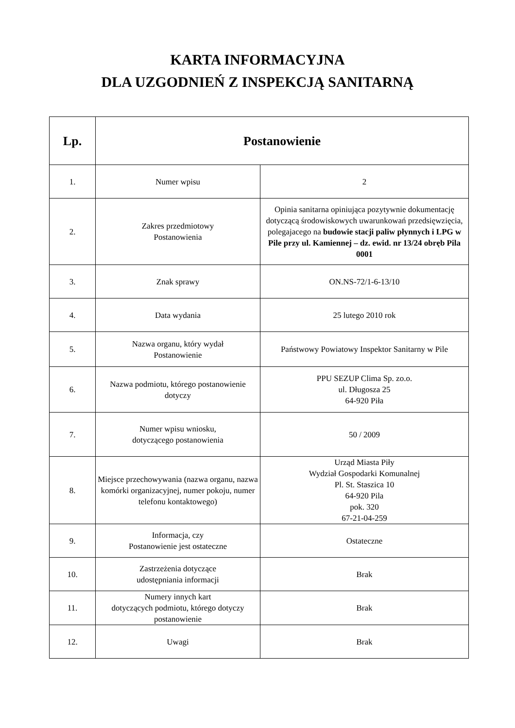KARTA INFORMACYJNA
DLA UZGODNIEŃ Z INSPEKCJĄ SANITARNĄ
| Lp. | Postanowienie | |
| --- | --- | --- |
| 1. | Numer wpisu | 2 |
| 2. | Zakres przedmiotowy Postanowienia | Opinia sanitarna opiniująca pozytywnie dokumentację dotyczącą środowiskowych uwarunkowań przedsięwzięcia, polegajacego na budowie stacji paliw płynnych i LPG w Pile przy ul. Kamiennej – dz. ewid. nr 13/24 obręb Pila 0001 |
| 3. | Znak sprawy | ON.NS-72/1-6-13/10 |
| 4. | Data wydania | 25 lutego 2010 rok |
| 5. | Nazwa organu, który wydał Postanowienie | Państwowy Powiatowy Inspektor Sanitarny w Pile |
| 6. | Nazwa podmiotu, którego postanowienie dotyczy | PPU SEZUP Clima Sp. zo.o. ul. Długosza 25 64-920 Piła |
| 7. | Numer wpisu wniosku, dotyczącego postanowienia | 50 / 2009 |
| 8. | Miejsce przechowywania (nazwa organu, nazwa komórki organizacyjnej, numer pokoju, numer telefonu kontaktowego) | Urząd Miasta Piły Wydział Gospodarki Komunalnej Pl. St. Staszica 10 64-920 Pila pok. 320 67-21-04-259 |
| 9. | Informacja, czy Postanowienie jest ostateczne | Ostateczne |
| 10. | Zastrzeżenia dotyczące udostępniania informacji | Brak |
| 11. | Numery innych kart dotyczących podmiotu, którego dotyczy postanowienie | Brak |
| 12. | Uwagi | Brak |